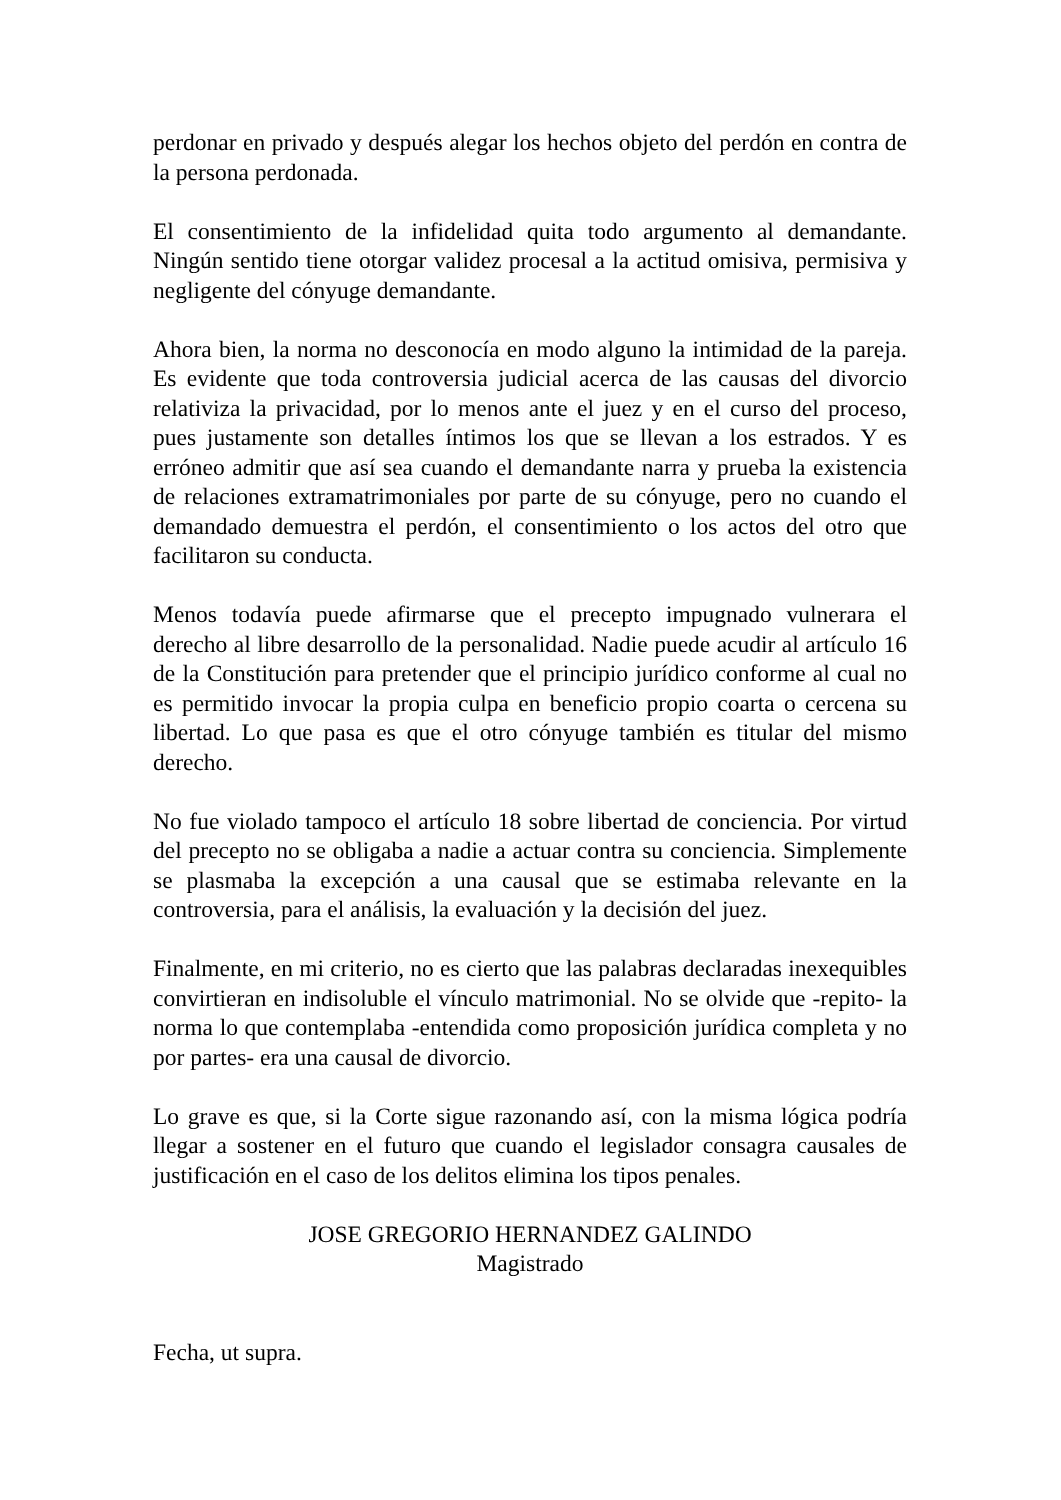perdonar en privado y después alegar los hechos objeto del perdón en contra de la persona perdonada.
El consentimiento de la infidelidad quita todo argumento al demandante. Ningún sentido tiene otorgar validez procesal a la actitud omisiva, permisiva y negligente del cónyuge demandante.
Ahora bien, la norma no desconocía en modo alguno la intimidad de la pareja. Es evidente que toda controversia judicial acerca de las causas del divorcio relativiza la privacidad, por lo menos ante el juez y en el curso del proceso, pues justamente son detalles íntimos los que se llevan a los estrados. Y es erróneo admitir que así sea cuando el demandante narra y prueba la existencia de relaciones extramatrimoniales por parte de su cónyuge, pero no cuando el demandado demuestra el perdón, el consentimiento o los actos del otro que facilitaron su conducta.
Menos todavía puede afirmarse que el precepto impugnado vulnerara el derecho al libre desarrollo de la personalidad. Nadie puede acudir al artículo 16 de la Constitución para pretender que el principio jurídico conforme al cual no es permitido invocar la propia culpa en beneficio propio coarta o cercena su libertad. Lo que pasa es que el otro cónyuge también es titular del mismo derecho.
No fue violado tampoco el artículo 18 sobre libertad de conciencia. Por virtud del precepto no se obligaba a nadie a actuar contra su conciencia. Simplemente se plasmaba la excepción a una causal que se estimaba relevante en la controversia, para el análisis, la evaluación y la decisión del juez.
Finalmente, en mi criterio, no es cierto que las palabras declaradas inexequibles convirtieran en indisoluble el vínculo matrimonial. No se olvide que -repito- la norma lo que contemplaba -entendida como proposición jurídica completa y no por partes- era una causal de divorcio.
Lo grave es que, si la Corte sigue razonando así, con la misma lógica podría llegar a sostener en el futuro que cuando el legislador consagra causales de justificación en el caso de los delitos elimina los tipos penales.
JOSE GREGORIO HERNANDEZ GALINDO
Magistrado
Fecha, ut supra.